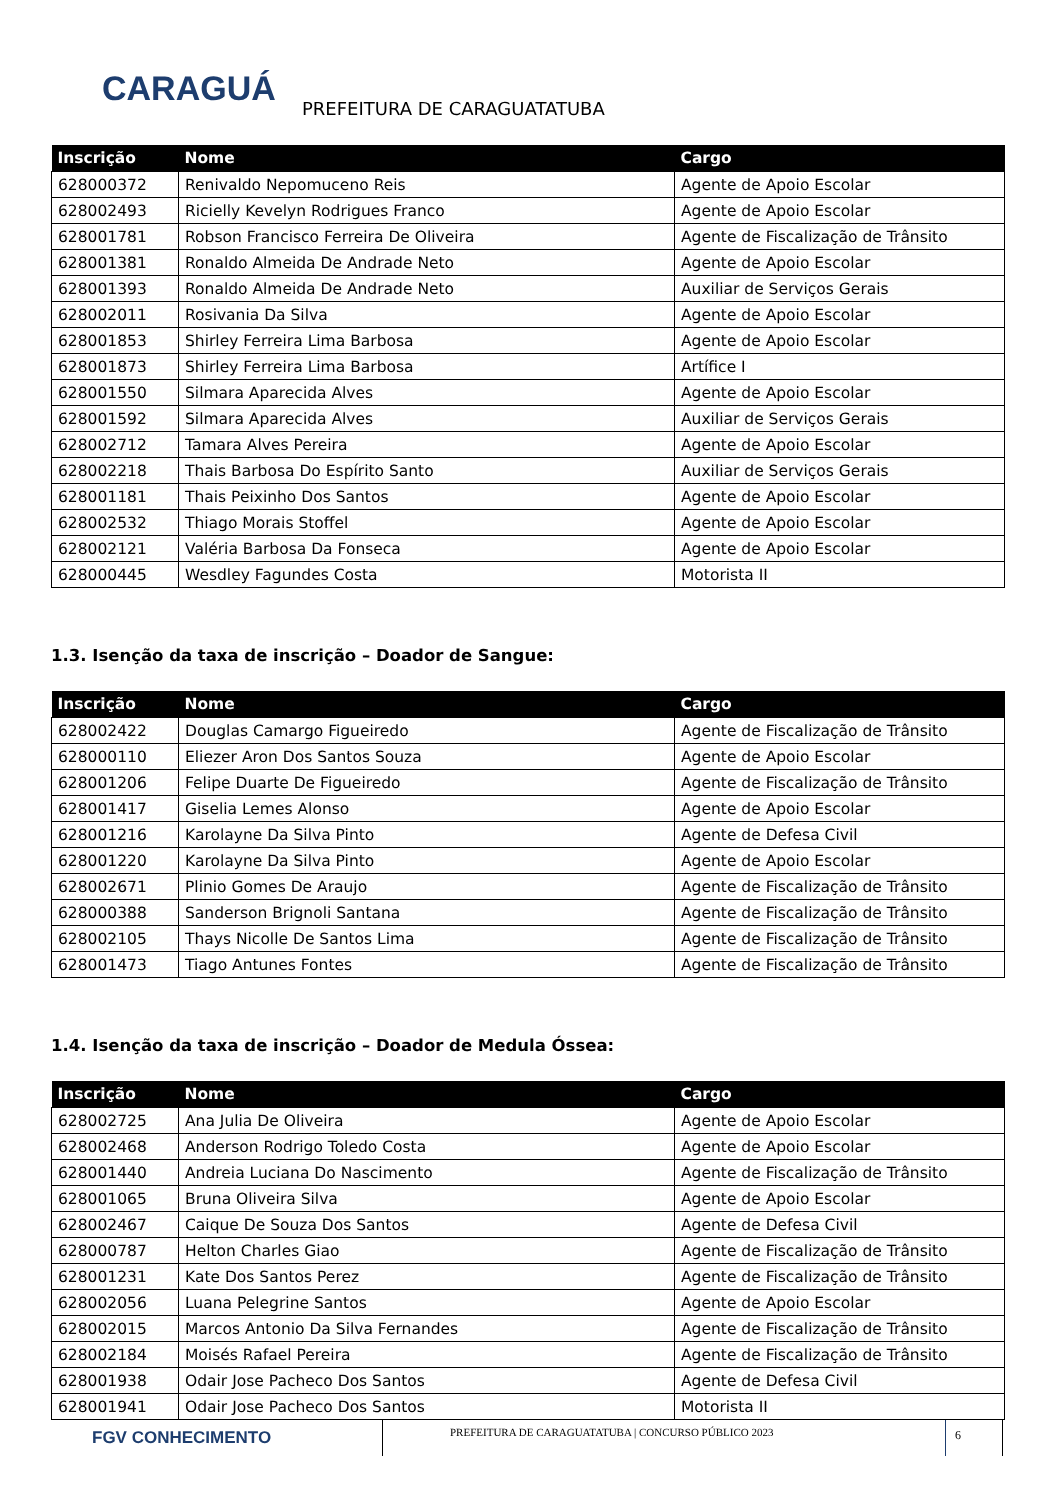CARAGUÁ
PREFEITURA DE CARAGUATATUBA
| Inscrição | Nome | Cargo |
| --- | --- | --- |
| 628000372 | Renivaldo Nepomuceno Reis | Agente de Apoio Escolar |
| 628002493 | Ricielly Kevelyn Rodrigues Franco | Agente de Apoio Escolar |
| 628001781 | Robson Francisco Ferreira De Oliveira | Agente de Fiscalização de Trânsito |
| 628001381 | Ronaldo Almeida De Andrade Neto | Agente de Apoio Escolar |
| 628001393 | Ronaldo Almeida De Andrade Neto | Auxiliar de Serviços Gerais |
| 628002011 | Rosivania Da Silva | Agente de Apoio Escolar |
| 628001853 | Shirley Ferreira Lima Barbosa | Agente de Apoio Escolar |
| 628001873 | Shirley Ferreira Lima Barbosa | Artífice I |
| 628001550 | Silmara Aparecida Alves | Agente de Apoio Escolar |
| 628001592 | Silmara Aparecida Alves | Auxiliar de Serviços Gerais |
| 628002712 | Tamara Alves Pereira | Agente de Apoio Escolar |
| 628002218 | Thais Barbosa Do Espírito Santo | Auxiliar de Serviços Gerais |
| 628001181 | Thais Peixinho Dos Santos | Agente de Apoio Escolar |
| 628002532 | Thiago Morais Stoffel | Agente de Apoio Escolar |
| 628002121 | Valéria Barbosa Da Fonseca | Agente de Apoio Escolar |
| 628000445 | Wesdley Fagundes Costa | Motorista II |
1.3. Isenção da taxa de inscrição – Doador de Sangue:
| Inscrição | Nome | Cargo |
| --- | --- | --- |
| 628002422 | Douglas Camargo Figueiredo | Agente de Fiscalização de Trânsito |
| 628000110 | Eliezer Aron Dos Santos Souza | Agente de Apoio Escolar |
| 628001206 | Felipe Duarte De Figueiredo | Agente de Fiscalização de Trânsito |
| 628001417 | Giselia Lemes Alonso | Agente de Apoio Escolar |
| 628001216 | Karolayne Da Silva Pinto | Agente de Defesa Civil |
| 628001220 | Karolayne Da Silva Pinto | Agente de Apoio Escolar |
| 628002671 | Plinio Gomes De Araujo | Agente de Fiscalização de Trânsito |
| 628000388 | Sanderson Brignoli Santana | Agente de Fiscalização de Trânsito |
| 628002105 | Thays Nicolle De Santos Lima | Agente de Fiscalização de Trânsito |
| 628001473 | Tiago Antunes Fontes | Agente de Fiscalização de Trânsito |
1.4. Isenção da taxa de inscrição – Doador de Medula Óssea:
| Inscrição | Nome | Cargo |
| --- | --- | --- |
| 628002725 | Ana Julia De Oliveira | Agente de Apoio Escolar |
| 628002468 | Anderson Rodrigo Toledo Costa | Agente de Apoio Escolar |
| 628001440 | Andreia Luciana Do Nascimento | Agente de Fiscalização de Trânsito |
| 628001065 | Bruna Oliveira Silva | Agente de Apoio Escolar |
| 628002467 | Caique De Souza Dos Santos | Agente de Defesa Civil |
| 628000787 | Helton Charles Giao | Agente de Fiscalização de Trânsito |
| 628001231 | Kate Dos Santos Perez | Agente de Fiscalização de Trânsito |
| 628002056 | Luana Pelegrine Santos | Agente de Apoio Escolar |
| 628002015 | Marcos Antonio Da Silva Fernandes | Agente de Fiscalização de Trânsito |
| 628002184 | Moisés Rafael Pereira | Agente de Fiscalização de Trânsito |
| 628001938 | Odair Jose Pacheco Dos Santos | Agente de Defesa Civil |
| 628001941 | Odair Jose Pacheco Dos Santos | Motorista II |
FGV CONHECIMENTO
PREFEITURA DE CARAGUATATUBA | CONCURSO PÚBLICO 2023
6